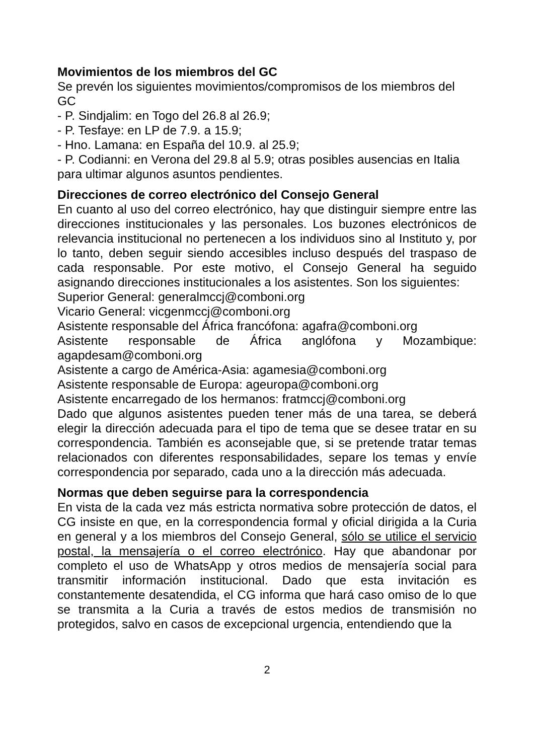Movimientos de los miembros del GC
Se prevén los siguientes movimientos/compromisos de los miembros del GC
- P. Sindjalim: en Togo del 26.8 al 26.9;
- P. Tesfaye: en LP de 7.9. a 15.9;
- Hno. Lamana: en España del 10.9. al 25.9;
- P. Codianni: en Verona del 29.8 al 5.9; otras posibles ausencias en Italia para ultimar algunos asuntos pendientes.
Direcciones de correo electrónico del Consejo General
En cuanto al uso del correo electrónico, hay que distinguir siempre entre las direcciones institucionales y las personales. Los buzones electrónicos de relevancia institucional no pertenecen a los individuos sino al Instituto y, por lo tanto, deben seguir siendo accesibles incluso después del traspaso de cada responsable. Por este motivo, el Consejo General ha seguido asignando direcciones institucionales a los asistentes. Son los siguientes:
Superior General: generalmccj@comboni.org
Vicario General: vicgenmccj@comboni.org
Asistente responsable del África francófona: agafra@comboni.org
Asistente responsable de África anglófona y Mozambique: agapdesam@comboni.org
Asistente a cargo de América-Asia: agamesia@comboni.org
Asistente responsable de Europa: ageuropa@comboni.org
Asistente encarregado de los hermanos: fratmccj@comboni.org
Dado que algunos asistentes pueden tener más de una tarea, se deberá elegir la dirección adecuada para el tipo de tema que se desee tratar en su correspondencia. También es aconsejable que, si se pretende tratar temas relacionados con diferentes responsabilidades, separe los temas y envíe correspondencia por separado, cada uno a la dirección más adecuada.
Normas que deben seguirse para la correspondencia
En vista de la cada vez más estricta normativa sobre protección de datos, el CG insiste en que, en la correspondencia formal y oficial dirigida a la Curia en general y a los miembros del Consejo General, sólo se utilice el servicio postal, la mensajería o el correo electrónico. Hay que abandonar por completo el uso de WhatsApp y otros medios de mensajería social para transmitir información institucional. Dado que esta invitación es constantemente desatendida, el CG informa que hará caso omiso de lo que se transmita a la Curia a través de estos medios de transmisión no protegidos, salvo en casos de excepcional urgencia, entendiendo que la
2